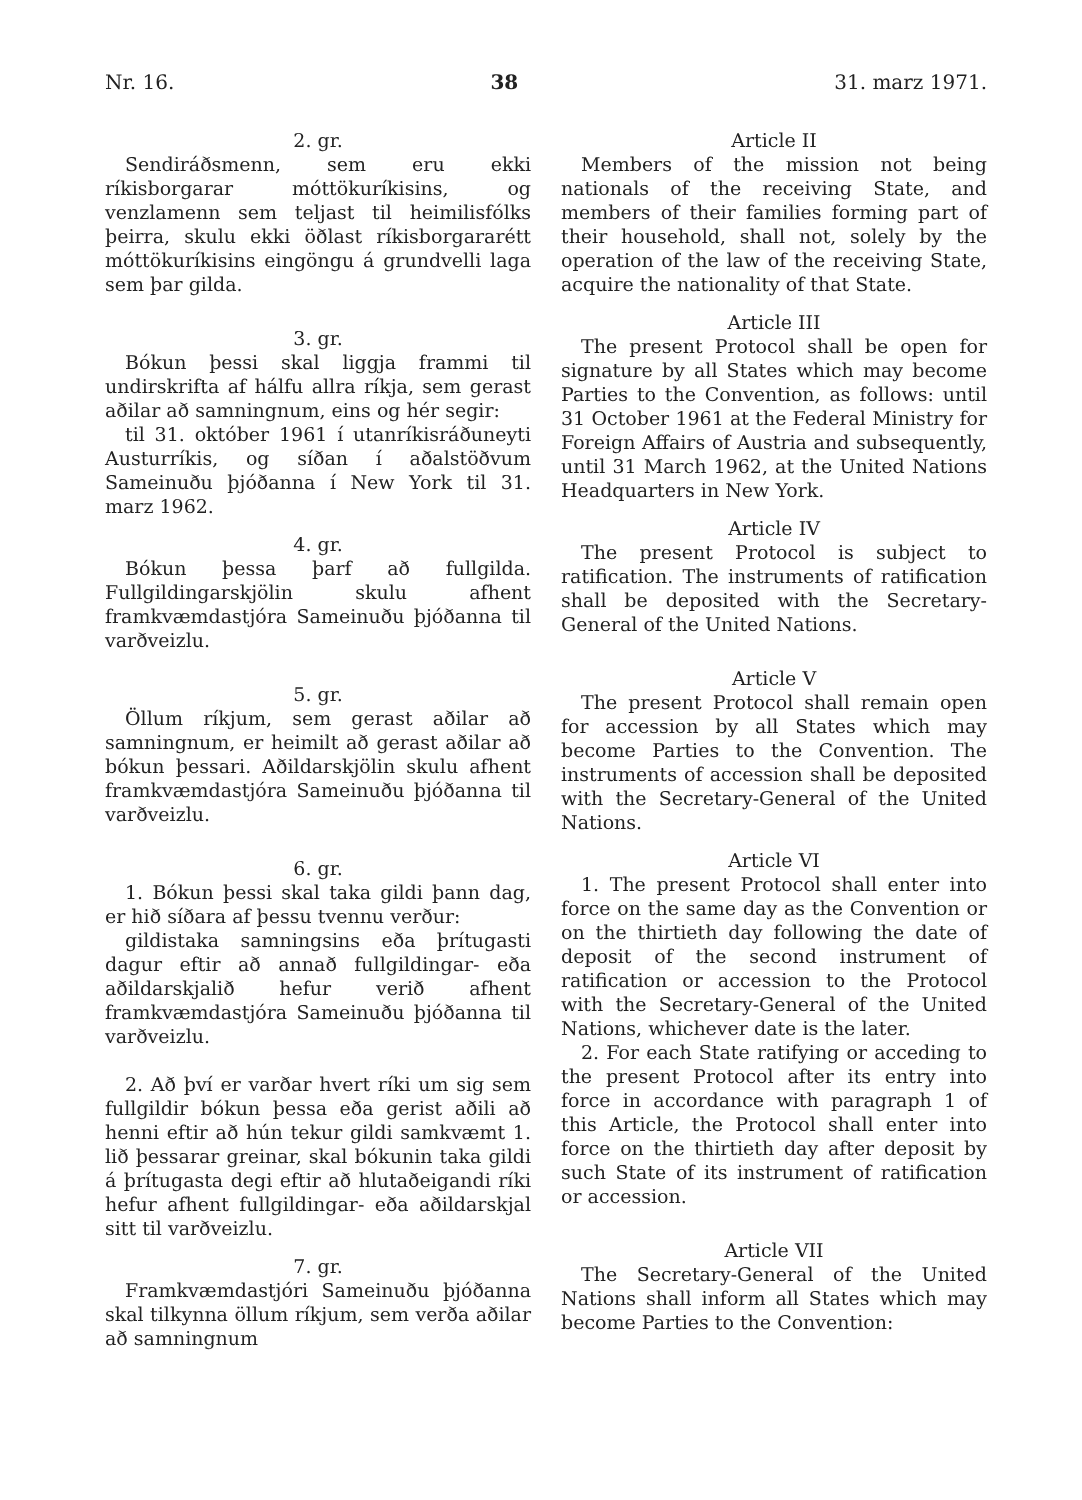Nr. 16. 38 31. marz 1971.
2. gr.
Sendiráðsmenn, sem eru ekki ríkisborgarar móttökuríkisins, og venzlamenn sem teljast til heimilisfólks þeirra, skulu ekki öðlast ríkisborgararétt móttökuríkisins eingöngu á grundvelli laga sem þar gilda.
3. gr.
Bókun þessi skal liggja frammi til undirskrifta af hálfu allra ríkja, sem gerast aðilar að samningnum, eins og hér segir:
til 31. október 1961 í utanríkisráðuneyti Austurríkis, og síðan í aðalstöðvum Sameinuðu þjóðanna í New York til 31. marz 1962.
4. gr.
Bókun þessa þarf að fullgilda. Fullgildingarskjölin skulu afhent framkvæmdastjóra Sameinuðu þjóðanna til varðveizlu.
5. gr.
Öllum ríkjum, sem gerast aðilar að samningnum, er heimilt að gerast aðilar að bókun þessari. Aðildarskjölin skulu afhent framkvæmdastjóra Sameinuðu þjóðanna til varðveizlu.
6. gr.
1. Bókun þessi skal taka gildi þann dag, er hið síðara af þessu tvennu verður:
gildistaka samningsins eða þrítugasti dagur eftir að annað fullgildingar- eða aðildarskjalið hefur verið afhent framkvæmdastjóra Sameinuðu þjóðanna til varðveizlu.
2. Að því er varðar hvert ríki um sig sem fullgildir bókun þessa eða gerist aðili að henni eftir að hún tekur gildi samkvæmt 1. lið þessarar greinar, skal bókunin taka gildi á þrítugasta degi eftir að hlutaðeigandi ríki hefur afhent fullgildingar- eða aðildarskjal sitt til varðveizlu.
7. gr.
Framkvæmdastjóri Sameinuðu þjóðanna skal tilkynna öllum ríkjum, sem verða aðilar að samningnum
Article II
Members of the mission not being nationals of the receiving State, and members of their families forming part of their household, shall not, solely by the operation of the law of the receiving State, acquire the nationality of that State.
Article III
The present Protocol shall be open for signature by all States which may become Parties to the Convention, as follows: until 31 October 1961 at the Federal Ministry for Foreign Affairs of Austria and subsequently, until 31 March 1962, at the United Nations Headquarters in New York.
Article IV
The present Protocol is subject to ratification. The instruments of ratification shall be deposited with the Secretary-General of the United Nations.
Article V
The present Protocol shall remain open for accession by all States which may become Parties to the Convention. The instruments of accession shall be deposited with the Secretary-General of the United Nations.
Article VI
1. The present Protocol shall enter into force on the same day as the Convention or on the thirtieth day following the date of deposit of the second instrument of ratification or accession to the Protocol with the Secretary-General of the United Nations, whichever date is the later.
2. For each State ratifying or acceding to the present Protocol after its entry into force in accordance with paragraph 1 of this Article, the Protocol shall enter into force on the thirtieth day after deposit by such State of its instrument of ratification or accession.
Article VII
The Secretary-General of the United Nations shall inform all States which may become Parties to the Convention: